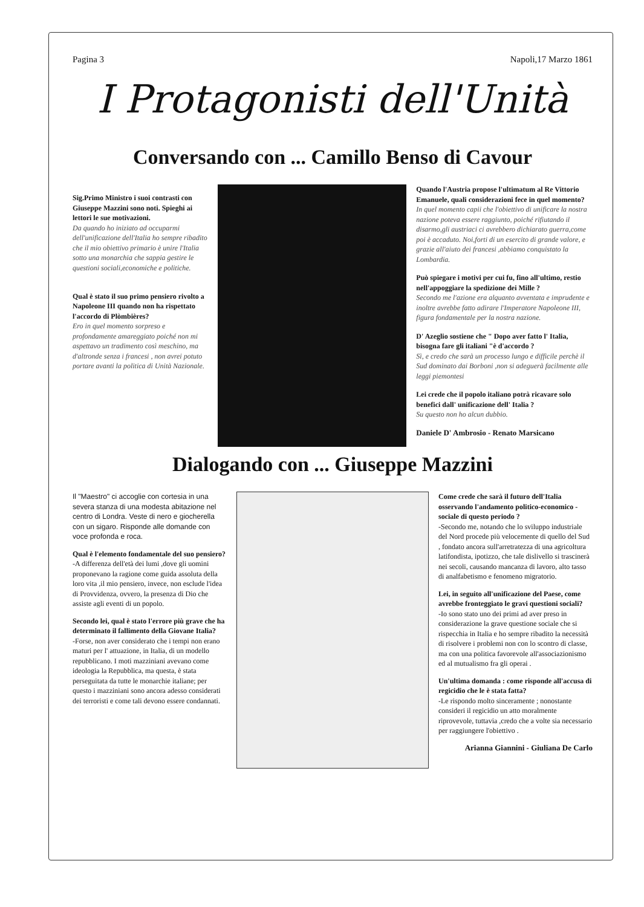Pagina 3 Napoli,17 Marzo 1861
I Protagonisti dell'Unità
Conversando con ... Camillo Benso di Cavour
Sig.Primo Ministro i suoi contrasti con Giuseppe Mazzini sono noti. Spieghi ai lettori le sue motivazioni.
Da quando ho iniziato ad occuparmi dell'unificazione dell'Italia ho sempre ribadito che il mio obiettivo primario è unire l'Italia sotto una monarchia che sappia gestire le questioni sociali,economiche e politiche.
Qual è stato il suo primo pensiero rivolto a Napoleone III quando non ha rispettato l'accordo di Plòmbières?
Ero in quel momento sorpreso e profondamente amareggiato poiché non mi aspettavo un tradimento così meschino, ma d'altronde senza i francesi , non avrei potuto portare avanti la politica di Unità Nazionale.
Quando l'Austria propose l'ultimatum al Re Vittorio Emanuele, quali considerazioni fece in quel momento?
In quel momento capii che l'obiettivo di unificare la nostra nazione poteva essere raggiunto, poiché rifiutando il disarmo,gli austriaci ci avrebbero dichiarato guerra,come poi è accaduto. Noi,forti di un esercito di grande valore, e grazie all'aiuto dei francesi ,abbiamo conquistato la Lombardia.
Può spiegare i motivi per cui fu, fino all'ultimo, restio nell'appoggiare la spedizione dei Mille ?
Secondo me l'azione era alquanto avventata e imprudente e inoltre avrebbe fatto adirare l'Imperatore Napoleone III, figura fondamentale per la nostra nazione.
D' Azeglio sostiene che " Dopo aver fatto l' Italia, bisogna fare gli italiani "è d'accordo ?
Sì, e credo che sarà un processo lungo e difficile perchè il Sud dominato dai Borboni ,non si adeguerà facilmente alle leggi piemontesi
Lei crede che il popolo italiano potrà ricavare solo benefici dall' unificazione dell' Italia ?
Su questo non ho alcun dubbio.
Daniele D' Ambrosio - Renato Marsicano
Dialogando con ... Giuseppe Mazzini
Il "Maestro" ci accoglie con cortesia in una severa stanza di una modesta abitazione nel centro di Londra. Veste di nero e giocherella con un sigaro. Risponde alle domande con voce profonda e roca.
Qual è l'elemento fondamentale del suo pensiero?
-A differenza dell'età dei lumi ,dove gli uomini proponevano la ragione come guida assoluta della loro vita ,il mio pensiero, invece, non esclude l'idea di Provvidenza, ovvero, la presenza di Dio che assiste agli eventi di un popolo.
Secondo lei, qual è stato l'errore più grave che ha determinato il fallimento della Giovane Italia?
-Forse, non aver considerato che i tempi non erano maturi per l' attuazione, in Italia, di un modello repubblicano. I moti mazziniani avevano come ideologia la Repubblica, ma questa, è stata perseguitata da tutte le monarchie italiane; per questo i mazziniani sono ancora adesso considerati dei terroristi e come tali devono essere condannati.
Come crede che sarà il futuro dell'Italia osservando l'andamento politico-economico - sociale di questo periodo ?
-Secondo me, notando che lo sviluppo industriale del Nord procede più velocemente di quello del Sud , fondato ancora sull'arretratezza di una agricoltura latifondista, ipotizzo, che tale dislivello si trascinerà nei secoli, causando mancanza di lavoro, alto tasso di analfabetismo e fenomeno migratorio.
Lei, in seguito all'unificazione del Paese, come avrebbe fronteggiato le gravi questioni sociali?
-Io sono stato uno dei primi ad aver preso in considerazione la grave questione sociale che si rispecchia in Italia e ho sempre ribadito la necessità di risolvere i problemi non con lo scontro di classe, ma con una politica favorevole all'associazionismo ed al mutualismo fra gli operai .
Un'ultima domanda : come risponde all'accusa di regicidio che le è stata fatta?
-Le rispondo molto sinceramente ; nonostante consideri il regicidio un atto moralmente riprovevole, tuttavia ,credo che a volte sia necessario per raggiungere l'obiettivo .
Arianna Giannini - Giuliana De Carlo